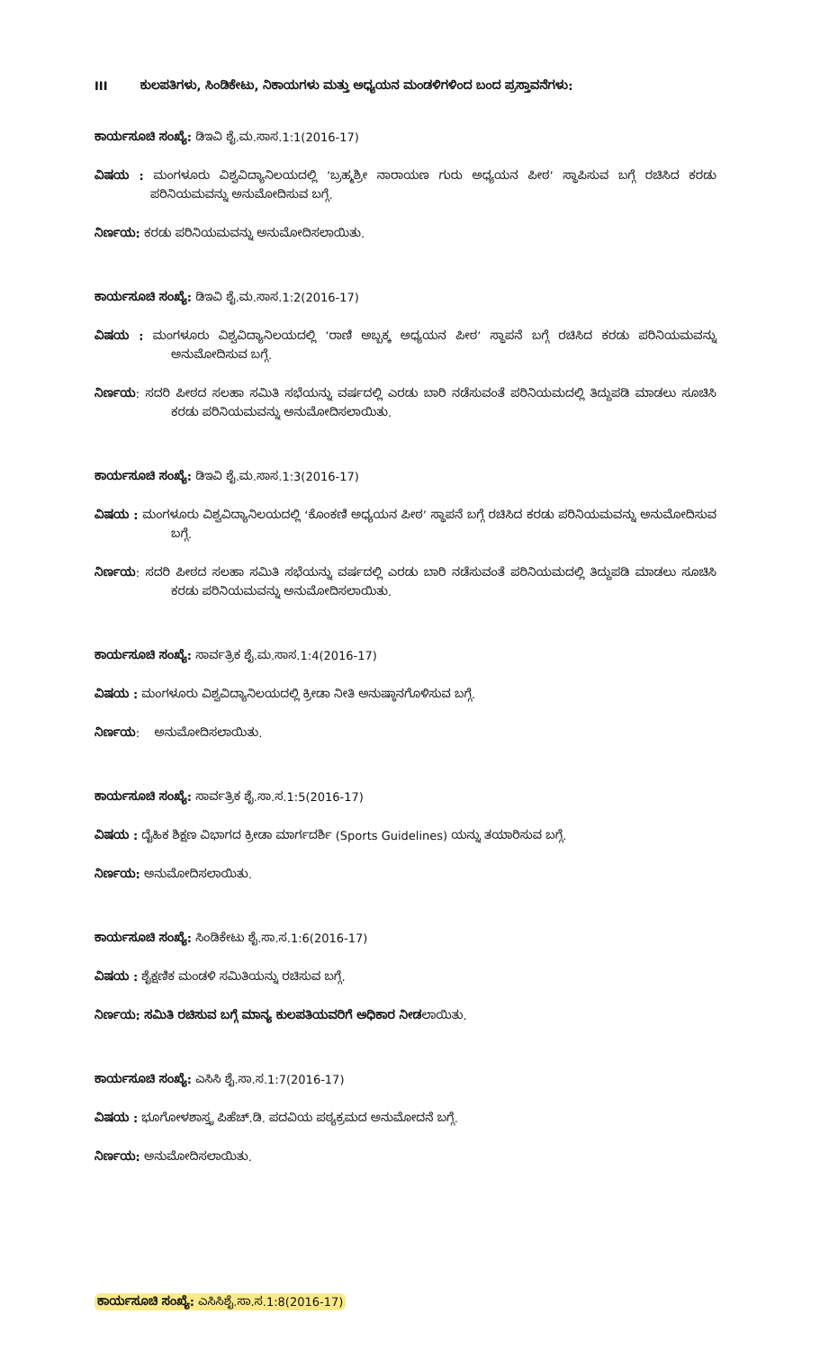III ಕುಲಪತಿಗಳು, ಸಿಂಡಿಕೇಟು, ನಿಕಾಯಗಳು ಮತ್ತು ಅಧ್ಯಯನ ಮಂಡಳಿಗಳಿಂದ ಬಂದ ಪ್ರಸ್ತಾವನೆಗಳು:
ಕಾರ್ಯಸೂಚಿ ಸಂಖ್ಯೆ: ಡಿಇವಿ ಶೈ.ಮ.ಸಾಸ.1:1(2016-17)
ವಿಷಯ : ಮಂಗಳೂರು ವಿಶ್ವವಿದ್ಯಾನಿಲಯದಲ್ಲಿ ’ಬ್ರಹ್ಮಶ್ರೀ ನಾರಾಯಣ ಗುರು ಅಧ್ಯಯನ ಪೀಠ’ ಸ್ಥಾಪಿಸುವ ಬಗ್ಗೆ ರಚಿಸಿದ ಕರಡು ಪರಿನಿಯಮವನ್ನು ಅನುಮೋದಿಸುವ ಬಗ್ಗೆ.
ನಿರ್ಣಯ: ಕರಡು ಪರಿನಿಯಮವನ್ನು ಅನುಮೋದಿಸಲಾಯಿತು.
ಕಾರ್ಯಸೂಚಿ ಸಂಖ್ಯೆ: ಡಿಇವಿ ಶೈ.ಮ.ಸಾಸ.1:2(2016-17)
ವಿಷಯ : ಮಂಗಳೂರು ವಿಶ್ವವಿದ್ಯಾನಿಲಯದಲ್ಲಿ ’ರಾಣಿ ಅಬ್ಬಕ್ಕ ಅಧ್ಯಯನ ಪೀಠ’ ಸ್ಥಾಪನೆ ಬಗ್ಗೆ ರಚಿಸಿದ ಕರಡು ಪರಿನಿಯಮವನ್ನು ಅನುಮೋದಿಸುವ ಬಗ್ಗೆ.
ನಿರ್ಣಯ: ಸದರಿ ಪೀಠದ ಸಲಹಾ ಸಮಿತಿ ಸಭೆಯನ್ನು ವರ್ಷದಲ್ಲಿ ಎರಡು ಬಾರಿ ನಡೆಸುವಂತೆ ಪರಿನಿಯಮದಲ್ಲಿ ತಿದ್ದುಪಡಿ ಮಾಡಲು ಸೂಚಿಸಿ ಕರಡು ಪರಿನಿಯಮವನ್ನು ಅನುಮೋದಿಸಲಾಯಿತು.
ಕಾರ್ಯಸೂಚಿ ಸಂಖ್ಯೆ: ಡಿಇವಿ ಶೈ.ಮ.ಸಾಸ.1:3(2016-17)
ವಿಷಯ : ಮಂಗಳೂರು ವಿಶ್ವವಿದ್ಯಾನಿಲಯದಲ್ಲಿ ‘ಕೊಂಕಣಿ ಅಧ್ಯಯನ ಪೀಠ’ ಸ್ಥಾಪನೆ ಬಗ್ಗೆ ರಚಿಸಿದ ಕರಡು ಪರಿನಿಯಮವನ್ನು ಅನುಮೋದಿಸುವ ಬಗ್ಗೆ.
ನಿರ್ಣಯ: ಸದರಿ ಪೀಠದ ಸಲಹಾ ಸಮಿತಿ ಸಭೆಯನ್ನು ವರ್ಷದಲ್ಲಿ ಎರಡು ಬಾರಿ ನಡೆಸುವಂತೆ ಪರಿನಿಯಮದಲ್ಲಿ ತಿದ್ದುಪಡಿ ಮಾಡಲು ಸೂಚಿಸಿ ಕರಡು ಪರಿನಿಯಮವನ್ನು ಅನುಮೋದಿಸಲಾಯಿತು.
ಕಾರ್ಯಸೂಚಿ ಸಂಖ್ಯೆ: ಸಾರ್ವತ್ರಿಕ ಶೈ.ಮ.ಸಾಸ.1:4(2016-17)
ವಿಷಯ : ಮಂಗಳೂರು ವಿಶ್ವವಿದ್ಯಾನಿಲಯದಲ್ಲಿ ಕ್ರೀಡಾ ನೀತಿ ಅನುಷ್ಠಾನಗೊಳಿಸುವ ಬಗ್ಗೆ.
ನಿರ್ಣಯ: ಅನುಮೋದಿಸಲಾಯಿತು.
ಕಾರ್ಯಸೂಚಿ ಸಂಖ್ಯೆ: ಸಾರ್ವತ್ರಿಕ ಶೈ.ಸಾ.ಸ.1:5(2016-17)
ವಿಷಯ : ದೈಹಿಕ ಶಿಕ್ಷಣ ವಿಭಾಗದ ಕ್ರೀಡಾ ಮಾರ್ಗದರ್ಶಿ (Sports Guidelines) ಯನ್ನು ತಯಾರಿಸುವ ಬಗ್ಗೆ.
ನಿರ್ಣಯ: ಅನುಮೋದಿಸಲಾಯಿತು.
ಕಾರ್ಯಸೂಚಿ ಸಂಖ್ಯೆ: ಸಿಂಡಿಕೇಟು ಶೈ.ಸಾ.ಸ.1:6(2016-17)
ವಿಷಯ : ಶೈಕ್ಷಣಿಕ ಮಂಡಳಿ ಸಮಿತಿಯನ್ನು ರಚಿಸುವ ಬಗ್ಗೆ.
ನಿರ್ಣಯ: ಸಮಿತಿ ರಚಿಸುವ ಬಗ್ಗೆ ಮಾನ್ಯ ಕುಲಪತಿಯವರಿಗೆ ಅಧಿಕಾರ ನೀಡಲಾಯಿತು.
ಕಾರ್ಯಸೂಚಿ ಸಂಖ್ಯೆ: ಎಸಿಸಿ ಶೈ.ಸಾ.ಸ.1:7(2016-17)
ವಿಷಯ : ಭೂಗೋಳಶಾಸ್ತ್ರ ಪಿಹೆಚ್.ಡಿ. ಪದವಿಯ ಪಠ್ಯಕ್ರಮದ ಅನುಮೋದನೆ ಬಗ್ಗೆ.
ನಿರ್ಣಯ: ಅನುಮೋದಿಸಲಾಯಿತು.
ಕಾರ್ಯಸೂಚಿ ಸಂಖ್ಯೆ: ಎಸಿಸಿಶೈ.ಸಾ.ಸ.1:8(2016-17)